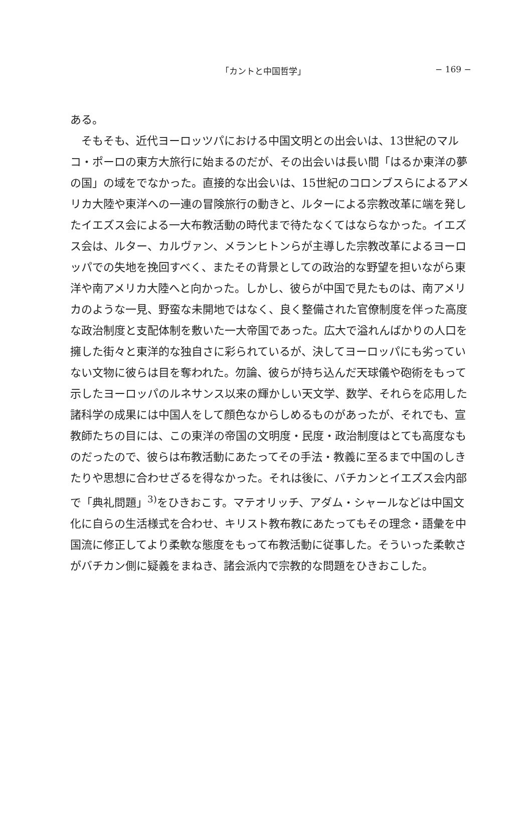「カントと中国哲学」 − 169 −
ある。
　そもそも、近代ヨーロッツパにおける中国文明との出会いは、13世紀のマルコ・ポーロの東方大旅行に始まるのだが、その出会いは長い間「はるか東洋の夢の国」の域をでなかった。直接的な出会いは、15世紀のコロンブスらによるアメリカ大陸や東洋への一連の冒険旅行の動きと、ルターによる宗教改革に端を発したイエズス会による一大布教活動の時代まで待たなくてはならなかった。イエズス会は、ルター、カルヴァン、メランヒトンらが主導した宗教改革によるヨーロッパでの失地を挽回すべく、またその背景としての政治的な野望を担いながら東洋や南アメリカ大陸へと向かった。しかし、彼らが中国で見たものは、南アメリカのような一見、野蛮な未開地ではなく、良く整備された官僚制度を伴った高度な政治制度と支配体制を敷いた一大帝国であった。広大で溢れんばかりの人口を擁した街々と東洋的な独自さに彩られているが、決してヨーロッパにも劣っていない文物に彼らは目を奪われた。勿論、彼らが持ち込んだ天球儀や砲術をもって示したヨーロッパのルネサンス以来の輝かしい天文学、数学、それらを応用した諸科学の成果には中国人をして顔色なからしめるものがあったが、それでも、宣教師たちの目には、この東洋の帝国の文明度・民度・政治制度はとても高度なものだったので、彼らは布教活動にあたってその手法・教義に至るまで中国のしきたりや思想に合わせざるを得なかった。それは後に、バチカンとイエズス会内部で「典礼問題」<sup>3)</sup>をひきおこす。マテオリッチ、アダム・シャールなどは中国文化に自らの生活様式を合わせ、キリスト教布教にあたってもその理念・語彙を中国流に修正してより柔軟な態度をもって布教活動に従事した。そういった柔軟さがバチカン側に疑義をまねき、諸会派内で宗教的な問題をひきおこした。